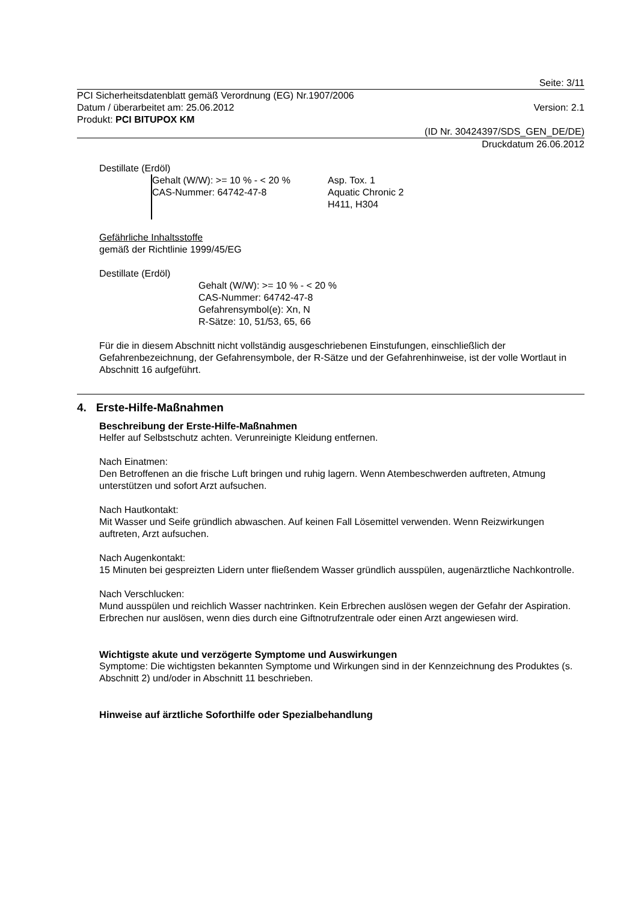Seite: 3/11
PCI Sicherheitsdatenblatt gemäß Verordnung (EG) Nr.1907/2006
Datum / überarbeitet am: 25.06.2012 Version: 2.1
Produkt: PCI BITUPOX KM
(ID Nr. 30424397/SDS_GEN_DE/DE)
Druckdatum 26.06.2012
Destillate (Erdöl)
Gehalt (W/W): >= 10 % - < 20 %
CAS-Nummer: 64742-47-8
Asp. Tox. 1
Aquatic Chronic 2
H411, H304
Gefährliche Inhaltsstoffe
gemäß der Richtlinie 1999/45/EG
Destillate (Erdöl)
Gehalt (W/W): >= 10 % - < 20 %
CAS-Nummer: 64742-47-8
Gefahrensymbol(e): Xn, N
R-Sätze: 10, 51/53, 65, 66
Für die in diesem Abschnitt nicht vollständig ausgeschriebenen Einstufungen, einschließlich der Gefahrenbezeichnung, der Gefahrensymbole, der R-Sätze und der Gefahrenhinweise, ist der volle Wortlaut in Abschnitt 16 aufgeführt.
4. Erste-Hilfe-Maßnahmen
Beschreibung der Erste-Hilfe-Maßnahmen
Helfer auf Selbstschutz achten. Verunreinigte Kleidung entfernen.
Nach Einatmen:
Den Betroffenen an die frische Luft bringen und ruhig lagern. Wenn Atembeschwerden auftreten, Atmung unterstützen und sofort Arzt aufsuchen.
Nach Hautkontakt:
Mit Wasser und Seife gründlich abwaschen. Auf keinen Fall Lösemittel verwenden. Wenn Reizwirkungen auftreten, Arzt aufsuchen.
Nach Augenkontakt:
15 Minuten bei gespreizten Lidern unter fließendem Wasser gründlich ausspülen, augenärztliche Nachkontrolle.
Nach Verschlucken:
Mund ausspülen und reichlich Wasser nachtrinken. Kein Erbrechen auslösen wegen der Gefahr der Aspiration. Erbrechen nur auslösen, wenn dies durch eine Giftnotrufzentrale oder einen Arzt angewiesen wird.
Wichtigste akute und verzögerte Symptome und Auswirkungen
Symptome: Die wichtigsten bekannten Symptome und Wirkungen sind in der Kennzeichnung des Produktes (s. Abschnitt 2) und/oder in Abschnitt 11 beschrieben.
Hinweise auf ärztliche Soforthilfe oder Spezialbehandlung